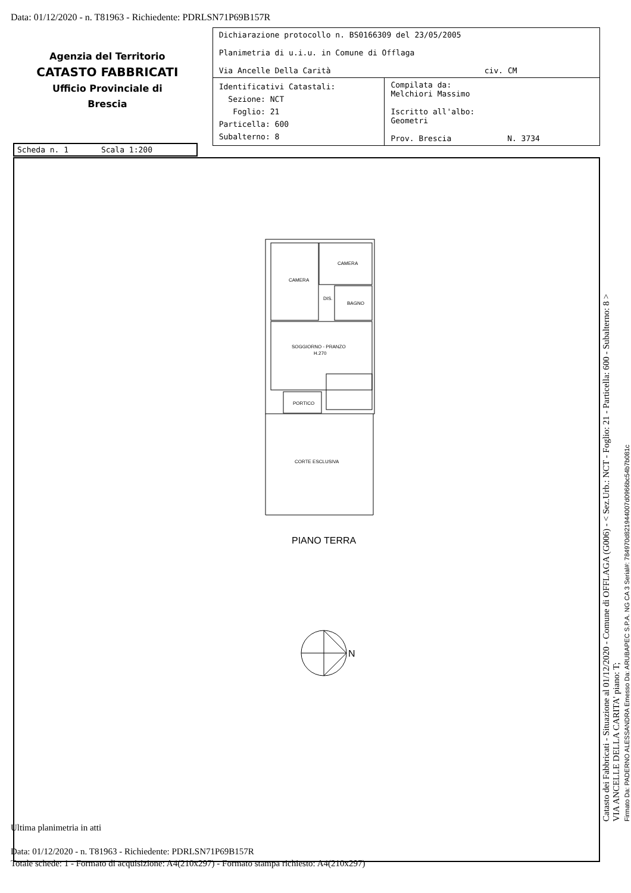Data: 01/12/2020 - n. T81963 - Richiedente: PDRLSN71P69B157R
Agenzia del Territorio
CATASTO FABBRICATI
Ufficio Provinciale di
Brescia
| Dichiarazione protocollo n. BS0166309 del 23/05/2005 Planimetria di u.i.u. in Comune di Offlaga Via Ancelle Della Carità civ. CM | |
| Identificativi Catastali: Sezione: NCT Foglio: 21 Particella: 600 Subalterno: 8 | Compilata da: Melchiori Massimo Iscritto all'albo: Geometri Prov. Brescia N. 3734 |
Scheda n. 1 Scala 1:200
CAMERA
CAMERA
DIS.
BAGNO
SOGGIORNO - PRANZO
H.270
PORTICO
CORTE ESCLUSIVA
PIANO TERRA
N
Ultima planimetria in atti
Data: 01/12/2020 - n. T81963 - Richiedente: PDRLSN71P69B157R
Totale schede: 1 - Formato di acquisizione: A4(210x297) - Formato stampa richiesto: A4(210x297)
Catasto dei Fabbricati - Situazione al 01/12/2020 - Comune di OFFLAGA (G006) - < Sez.Urb.: NCT - Foglio: 21 - Particella: 600 - Subalterno: 8 >
VIA ANCELLE DELLA CARITA' piano: T;
Firmato Da: PADERNO ALESSANDRA Emesso Da: ARUBAPEC S.P.A. NG CA 3 Serial#: 784970d821944007d0966bc54b7b081c